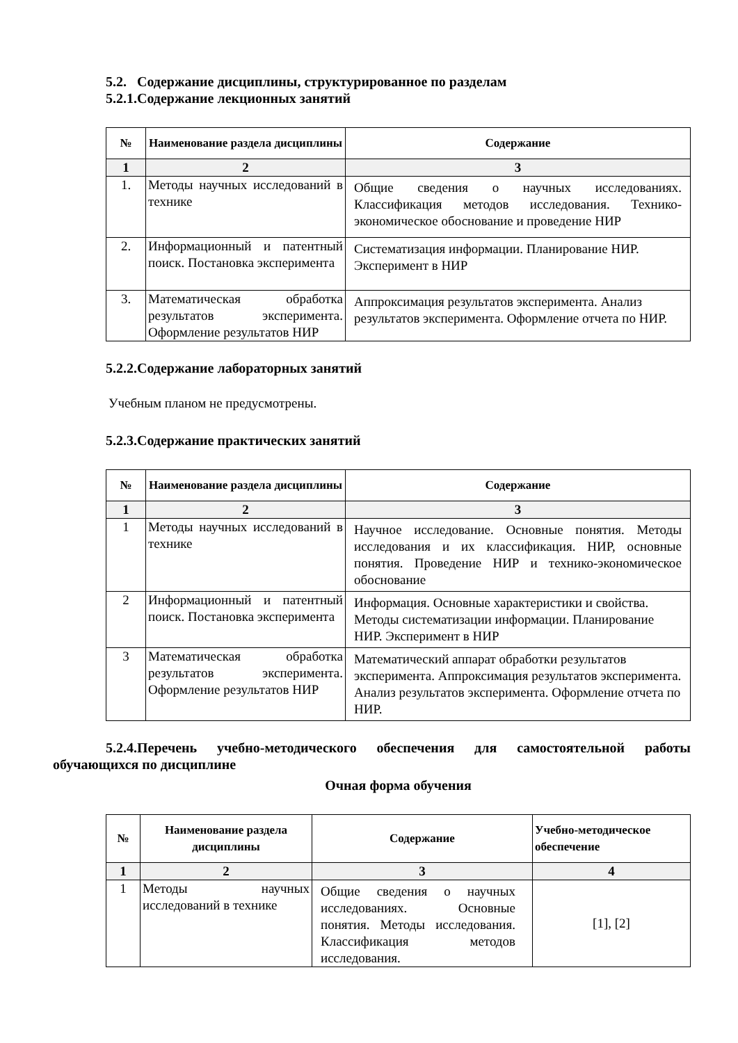5.2. Содержание дисциплины, структурированное по разделам
5.2.1.Содержание лекционных занятий
| № | Наименование раздела дисциплины | Содержание |
| --- | --- | --- |
| 1 | 2 | 3 |
| 1. | Методы научных исследований в технике | Общие сведения о научных исследованиях. Классификация методов исследования. Технико-экономическое обоснование и проведение НИР |
| 2. | Информационный и патентный поиск. Постановка эксперимента | Систематизация информации. Планирование НИР. Эксперимент в НИР |
| 3. | Математическая обработка результатов эксперимента. Оформление результатов НИР | Аппроксимация результатов эксперимента. Анализ результатов эксперимента. Оформление отчета по НИР. |
5.2.2.Содержание лабораторных занятий
Учебным планом не предусмотрены.
5.2.3.Содержание практических занятий
| № | Наименование раздела дисциплины | Содержание |
| --- | --- | --- |
| 1 | 2 | 3 |
| 1 | Методы научных исследований в технике | Научное исследование. Основные понятия. Методы исследования и их классификация. НИР, основные понятия. Проведение НИР и технико-экономическое обоснование |
| 2 | Информационный и патентный поиск. Постановка эксперимента | Информация. Основные характеристики и свойства. Методы систематизации информации. Планирование НИР. Эксперимент в НИР |
| 3 | Математическая обработка результатов эксперимента. Оформление результатов НИР | Математический аппарат обработки результатов эксперимента. Аппроксимация результатов эксперимента. Анализ результатов эксперимента. Оформление отчета по НИР. |
5.2.4.Перечень учебно-методического обеспечения для самостоятельной работы обучающихся по дисциплине
Очная форма обучения
| № | Наименование раздела дисциплины | Содержание | Учебно-методическое обеспечение |
| --- | --- | --- | --- |
| 1 | 2 | 3 | 4 |
| 1 | Методы научных исследований в технике | Общие сведения о научных исследованиях. Основные понятия. Методы исследования. Классификация методов исследования. | [1], [2] |